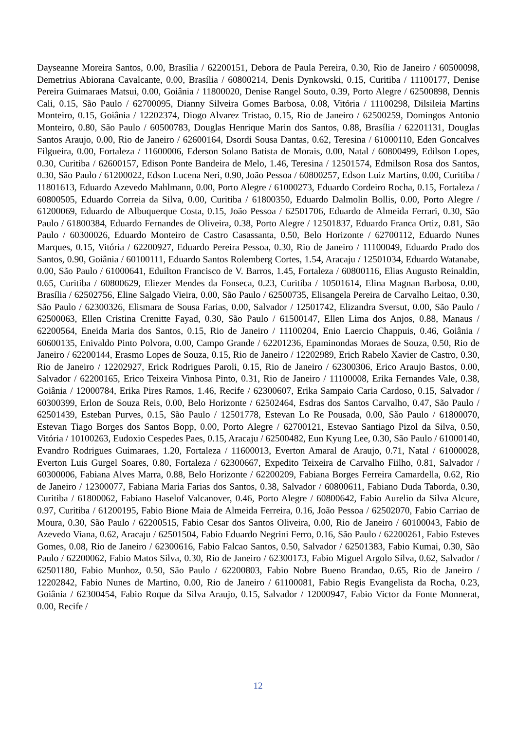Dayseanne Moreira Santos, 0.00, Brasília / 62200151, Debora de Paula Pereira, 0.30, Rio de Janeiro / 60500098, Demetrius Abiorana Cavalcante, 0.00, Brasília / 60800214, Denis Dynkowski, 0.15, Curitiba / 11100177, Denise Pereira Guimaraes Matsui, 0.00, Goiânia / 11800020, Denise Rangel Souto, 0.39, Porto Alegre / 62500898, Dennis Cali, 0.15, São Paulo / 62700095, Dianny Silveira Gomes Barbosa, 0.08, Vitória / 11100298, Dilsileia Martins Monteiro, 0.15, Goiânia / 12202374, Diogo Alvarez Tristao, 0.15, Rio de Janeiro / 62500259, Domingos Antonio Monteiro, 0.80, São Paulo / 60500783, Douglas Henrique Marin dos Santos, 0.88, Brasília / 62201131, Douglas Santos Araujo, 0.00, Rio de Janeiro / 62600164, Dsordi Sousa Dantas, 0.62, Teresina / 61000110, Eden Goncalves Filgueira, 0.00, Fortaleza / 11600006, Ederson Solano Batista de Morais, 0.00, Natal / 60800499, Edilson Lopes, 0.30, Curitiba / 62600157, Edison Ponte Bandeira de Melo, 1.46, Teresina / 12501574, Edmilson Rosa dos Santos, 0.30, São Paulo / 61200022, Edson Lucena Neri, 0.90, João Pessoa / 60800257, Edson Luiz Martins, 0.00, Curitiba / 11801613, Eduardo Azevedo Mahlmann, 0.00, Porto Alegre / 61000273, Eduardo Cordeiro Rocha, 0.15, Fortaleza / 60800505, Eduardo Correia da Silva, 0.00, Curitiba / 61800350, Eduardo Dalmolin Bollis, 0.00, Porto Alegre / 61200069, Eduardo de Albuquerque Costa, 0.15, João Pessoa / 62501706, Eduardo de Almeida Ferrari, 0.30, São Paulo / 61800384, Eduardo Fernandes de Oliveira, 0.38, Porto Alegre / 12501837, Eduardo Franca Ortiz, 0.81, São Paulo / 60300026, Eduardo Monteiro de Castro Casassanta, 0.50, Belo Horizonte / 62700112, Eduardo Nunes Marques, 0.15, Vitória / 62200927, Eduardo Pereira Pessoa, 0.30, Rio de Janeiro / 11100049, Eduardo Prado dos Santos, 0.90, Goiânia / 60100111, Eduardo Santos Rolemberg Cortes, 1.54, Aracaju / 12501034, Eduardo Watanabe, 0.00, São Paulo / 61000641, Eduilton Francisco de V. Barros, 1.45, Fortaleza / 60800116, Elias Augusto Reinaldin, 0.65, Curitiba / 60800629, Eliezer Mendes da Fonseca, 0.23, Curitiba / 10501614, Elina Magnan Barbosa, 0.00, Brasília / 62502756, Eline Salgado Vieira, 0.00, São Paulo / 62500735, Elisangela Pereira de Carvalho Leitao, 0.30, São Paulo / 62300326, Elismara de Sousa Farias, 0.00, Salvador / 12501742, Elizandra Sversut, 0.00, São Paulo / 62500063, Ellen Cristina Crenitte Fayad, 0.30, São Paulo / 61500147, Ellen Lima dos Anjos, 0.88, Manaus / 62200564, Eneida Maria dos Santos, 0.15, Rio de Janeiro / 11100204, Enio Laercio Chappuis, 0.46, Goiânia / 60600135, Enivaldo Pinto Polvora, 0.00, Campo Grande / 62201236, Epaminondas Moraes de Souza, 0.50, Rio de Janeiro / 62200144, Erasmo Lopes de Souza, 0.15, Rio de Janeiro / 12202989, Erich Rabelo Xavier de Castro, 0.30, Rio de Janeiro / 12202927, Erick Rodrigues Paroli, 0.15, Rio de Janeiro / 62300306, Erico Araujo Bastos, 0.00, Salvador / 62200165, Erico Teixeira Vinhosa Pinto, 0.31, Rio de Janeiro / 11100008, Erika Fernandes Vale, 0.38, Goiânia / 12000784, Erika Pires Ramos, 1.46, Recife / 62300607, Erika Sampaio Caria Cardoso, 0.15, Salvador / 60300399, Erlon de Souza Reis, 0.00, Belo Horizonte / 62502464, Esdras dos Santos Carvalho, 0.47, São Paulo / 62501439, Esteban Purves, 0.15, São Paulo / 12501778, Estevan Lo Re Pousada, 0.00, São Paulo / 61800070, Estevan Tiago Borges dos Santos Bopp, 0.00, Porto Alegre / 62700121, Estevao Santiago Pizol da Silva, 0.50, Vitória / 10100263, Eudoxio Cespedes Paes, 0.15, Aracaju / 62500482, Eun Kyung Lee, 0.30, São Paulo / 61000140, Evandro Rodrigues Guimaraes, 1.20, Fortaleza / 11600013, Everton Amaral de Araujo, 0.71, Natal / 61000028, Everton Luis Gurgel Soares, 0.80, Fortaleza / 62300667, Expedito Teixeira de Carvalho Fiilho, 0.81, Salvador / 60300006, Fabiana Alves Marra, 0.88, Belo Horizonte / 62200209, Fabiana Borges Ferreira Camardella, 0.62, Rio de Janeiro / 12300077, Fabiana Maria Farias dos Santos, 0.38, Salvador / 60800611, Fabiano Duda Taborda, 0.30, Curitiba / 61800062, Fabiano Haselof Valcanover, 0.46, Porto Alegre / 60800642, Fabio Aurelio da Silva Alcure, 0.97, Curitiba / 61200195, Fabio Bione Maia de Almeida Ferreira, 0.16, João Pessoa / 62502070, Fabio Carriao de Moura, 0.30, São Paulo / 62200515, Fabio Cesar dos Santos Oliveira, 0.00, Rio de Janeiro / 60100043, Fabio de Azevedo Viana, 0.62, Aracaju / 62501504, Fabio Eduardo Negrini Ferro, 0.16, São Paulo / 62200261, Fabio Esteves Gomes, 0.08, Rio de Janeiro / 62300616, Fabio Falcao Santos, 0.50, Salvador / 62501383, Fabio Kumai, 0.30, São Paulo / 62200062, Fabio Matos Silva, 0.30, Rio de Janeiro / 62300173, Fabio Miguel Argolo Silva, 0.62, Salvador / 62501180, Fabio Munhoz, 0.50, São Paulo / 62200803, Fabio Nobre Bueno Brandao, 0.65, Rio de Janeiro / 12202842, Fabio Nunes de Martino, 0.00, Rio de Janeiro / 61100081, Fabio Regis Evangelista da Rocha, 0.23, Goiânia / 62300454, Fabio Roque da Silva Araujo, 0.15, Salvador / 12000947, Fabio Victor da Fonte Monnerat, 0.00, Recife /
12